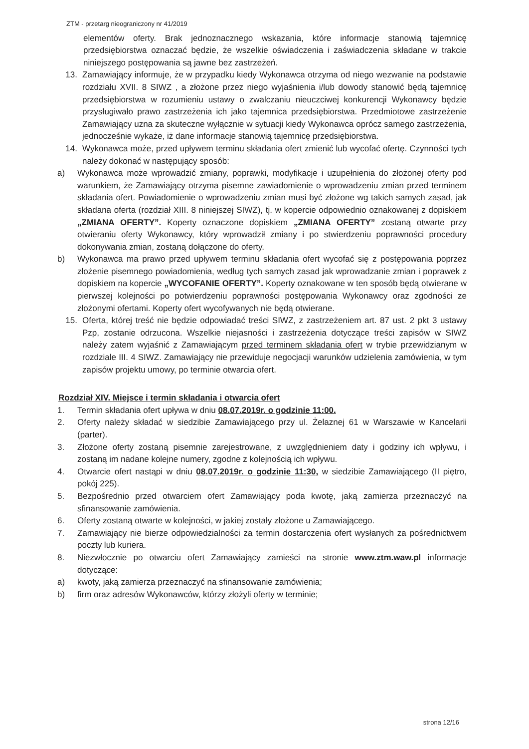ZTM - przetarg nieograniczony nr 41/2019
elementów oferty. Brak jednoznacznego wskazania, które informacje stanowią tajemnicę przedsiębiorstwa oznaczać będzie, że wszelkie oświadczenia i zaświadczenia składane w trakcie niniejszego postępowania są jawne bez zastrzeżeń.
13. Zamawiający informuje, że w przypadku kiedy Wykonawca otrzyma od niego wezwanie na podstawie rozdziału XVII. 8 SIWZ , a złożone przez niego wyjaśnienia i/lub dowody stanowić będą tajemnicę przedsiębiorstwa w rozumieniu ustawy o zwalczaniu nieuczciwej konkurencji Wykonawcy będzie przysługiwało prawo zastrzeżenia ich jako tajemnica przedsiębiorstwa. Przedmiotowe zastrzeżenie Zamawiający uzna za skuteczne wyłącznie w sytuacji kiedy Wykonawca oprócz samego zastrzeżenia, jednocześnie wykaże, iż dane informacje stanowią tajemnicę przedsiębiorstwa.
14. Wykonawca może, przed upływem terminu składania ofert zmienić lub wycofać ofertę. Czynności tych należy dokonać w następujący sposób:
a) Wykonawca może wprowadzić zmiany, poprawki, modyfikacje i uzupełnienia do złożonej oferty pod warunkiem, że Zamawiający otrzyma pisemne zawiadomienie o wprowadzeniu zmian przed terminem składania ofert. Powiadomienie o wprowadzeniu zmian musi być złożone wg takich samych zasad, jak składana oferta (rozdział XIII. 8 niniejszej SIWZ), tj. w kopercie odpowiednio oznakowanej z dopiskiem „ZMIANA OFERTY”. Koperty oznaczone dopiskiem „ZMIANA OFERTY” zostaną otwarte przy otwieraniu oferty Wykonawcy, który wprowadził zmiany i po stwierdzeniu poprawności procedury dokonywania zmian, zostaną dołączone do oferty.
b) Wykonawca ma prawo przed upływem terminu składania ofert wycofać się z postępowania poprzez złożenie pisemnego powiadomienia, według tych samych zasad jak wprowadzanie zmian i poprawek z dopiskiem na kopercie „WYCOFANIE OFERTY”. Koperty oznakowane w ten sposób będą otwierane w pierwszej kolejności po potwierdzeniu poprawności postępowania Wykonawcy oraz zgodności ze złożonymi ofertami. Koperty ofert wycofywanych nie będą otwierane.
15. Oferta, której treść nie będzie odpowiadać treści SIWZ, z zastrzeżeniem art. 87 ust. 2 pkt 3 ustawy Pzp, zostanie odrzucona. Wszelkie niejasności i zastrzeżenia dotyczące treści zapisów w SIWZ należy zatem wyjaśnić z Zamawiającym przed terminem składania ofert w trybie przewidzianym w rozdziale III. 4 SIWZ. Zamawiający nie przewiduje negocjacji warunków udzielenia zamówienia, w tym zapisów projektu umowy, po terminie otwarcia ofert.
Rozdział XIV. Miejsce i termin składania i otwarcia ofert
1. Termin składania ofert upływa w dniu 08.07.2019r. o godzinie 11:00.
2. Oferty należy składać w siedzibie Zamawiającego przy ul. Żelaznej 61 w Warszawie w Kancelarii (parter).
3. Złożone oferty zostaną pisemnie zarejestrowane, z uwzględnieniem daty i godziny ich wpływu, i zostaną im nadane kolejne numery, zgodne z kolejnością ich wpływu.
4. Otwarcie ofert nastąpi w dniu 08.07.2019r. o godzinie 11:30, w siedzibie Zamawiającego (II piętro, pokój 225).
5. Bezpośrednio przed otwarciem ofert Zamawiający poda kwotę, jaką zamierza przeznaczyć na sfinansowanie zamówienia.
6. Oferty zostaną otwarte w kolejności, w jakiej zostały złożone u Zamawiającego.
7. Zamawiający nie bierze odpowiedzialności za termin dostarczenia ofert wysłanych za pośrednictwem poczty lub kuriera.
8. Niezwłocznie po otwarciu ofert Zamawiający zamieści na stronie www.ztm.waw.pl informacje dotyczące:
a) kwoty, jaką zamierza przeznaczyć na sfinansowanie zamówienia;
b) firm oraz adresów Wykonawców, którzy złożyli oferty w terminie;
strona 12/16